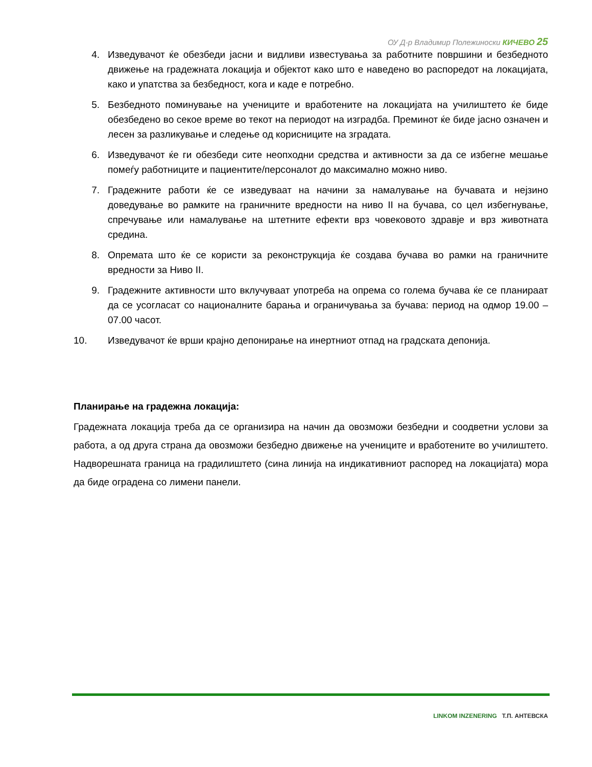ОУ Д-р Владимир Полежиноски КИЧЕВО 25
4. Изведувачот ќе обезбеди јасни и видливи известувања за работните површини и безбедното движење на градежната локација и објектот како што е наведено во распоредот на локацијата, како и упатства за безбедност, кога и каде е потребно.
5. Безбедното поминување на учениците и вработените на локацијата на училиштето ќе биде обезбедено во секое време во текот на периодот на изградба. Преминот ќе биде јасно означен и лесен за разликување и следење од корисниците на зградата.
6. Изведувачот ќе ги обезбеди сите неопходни средства и активности за да се избегне мешање помеѓу работниците и пациентите/персоналот до максимално можно ниво.
7. Градежните работи ќе се изведуваат на начини за намалување на бучавата и нејзино доведување во рамките на граничните вредности на ниво II на бучава, со цел избегнување, спречување или намалување на штетните ефекти врз човековото здравје и врз животната средина.
8. Опремата што ќе се користи за реконструкција ќе создава бучава во рамки на граничните вредности за Ниво II.
9. Градежните активности што вклучуваат употреба на опрема со голема бучава ќе се планираат да се усогласат со националните барања и ограничувања за бучава: период на одмор 19.00 – 07.00 часот.
10. Изведувачот ќе врши крајно депонирање на инертниот отпад на градската депонија.
Планирање на градежна локација:
Градежната локација треба да се организира на начин да овозможи безбедни и соодветни услови за работа, а од друга страна да овозможи безбедно движење на учениците и вработените во училиштето. Надворешната граница на градилиштето (сина линија на индикативниот распоред на локацијата) мора да биде оградена со лимени панели.
LINKOM INZENERING Т.П. АНТЕВСКА